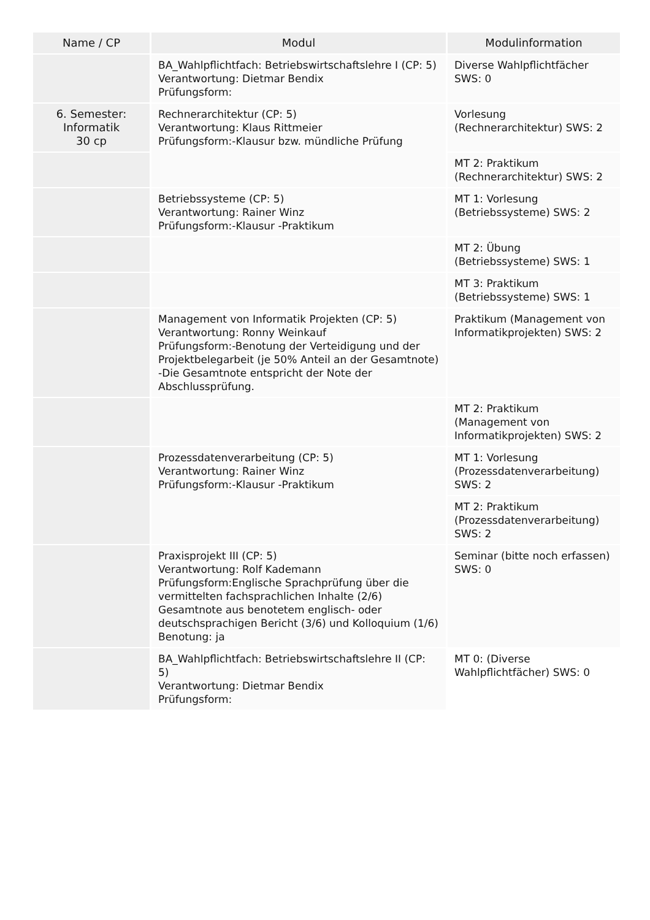| Name / CP | Modul | Modulinformation |
| --- | --- | --- |
| | BA_Wahlpflichtfach: Betriebswirtschaftslehre I (CP: 5) Verantwortung: Dietmar Bendix Prüfungsform: | Diverse Wahlpflichtfächer SWS: 0 |
| 6. Semester: Informatik 30 cp | Rechnerarchitektur (CP: 5) Verantwortung: Klaus Rittmeier Prüfungsform:-Klausur bzw. mündliche Prüfung | Vorlesung (Rechnerarchitektur) SWS: 2 |
| | | MT 2: Praktikum (Rechnerarchitektur) SWS: 2 |
| | Betriebssysteme (CP: 5) Verantwortung: Rainer Winz Prüfungsform:-Klausur -Praktikum | MT 1: Vorlesung (Betriebssysteme) SWS: 2 |
| | | MT 2: Übung (Betriebssysteme) SWS: 1 |
| | | MT 3: Praktikum (Betriebssysteme) SWS: 1 |
| | Management von Informatik Projekten (CP: 5) Verantwortung: Ronny Weinkauf Prüfungsform:-Benotung der Verteidigung und der Projektbelegarbeit (je 50% Anteil an der Gesamtnote) -Die Gesamtnote entspricht der Note der Abschlussprüfung. | Praktikum (Management von Informatikprojekten) SWS: 2 |
| | | MT 2: Praktikum (Management von Informatikprojekten) SWS: 2 |
| | Prozessdatenverarbeitung (CP: 5) Verantwortung: Rainer Winz Prüfungsform:-Klausur -Praktikum | MT 1: Vorlesung (Prozessdatenverarbeitung) SWS: 2 |
| | | MT 2: Praktikum (Prozessdatenverarbeitung) SWS: 2 |
| | Praxisprojekt III (CP: 5) Verantwortung: Rolf Kademann Prüfungsform:Englische Sprachprüfung über die vermittelten fachsprachlichen Inhalte (2/6) Gesamtnote aus benotetem englisch- oder deutschsprachigen Bericht (3/6) und Kolloquium (1/6) Benotung: ja | Seminar (bitte noch erfassen) SWS: 0 |
| | BA_Wahlpflichtfach: Betriebswirtschaftslehre II (CP: 5) Verantwortung: Dietmar Bendix Prüfungsform: | MT 0: (Diverse Wahlpflichtfächer) SWS: 0 |